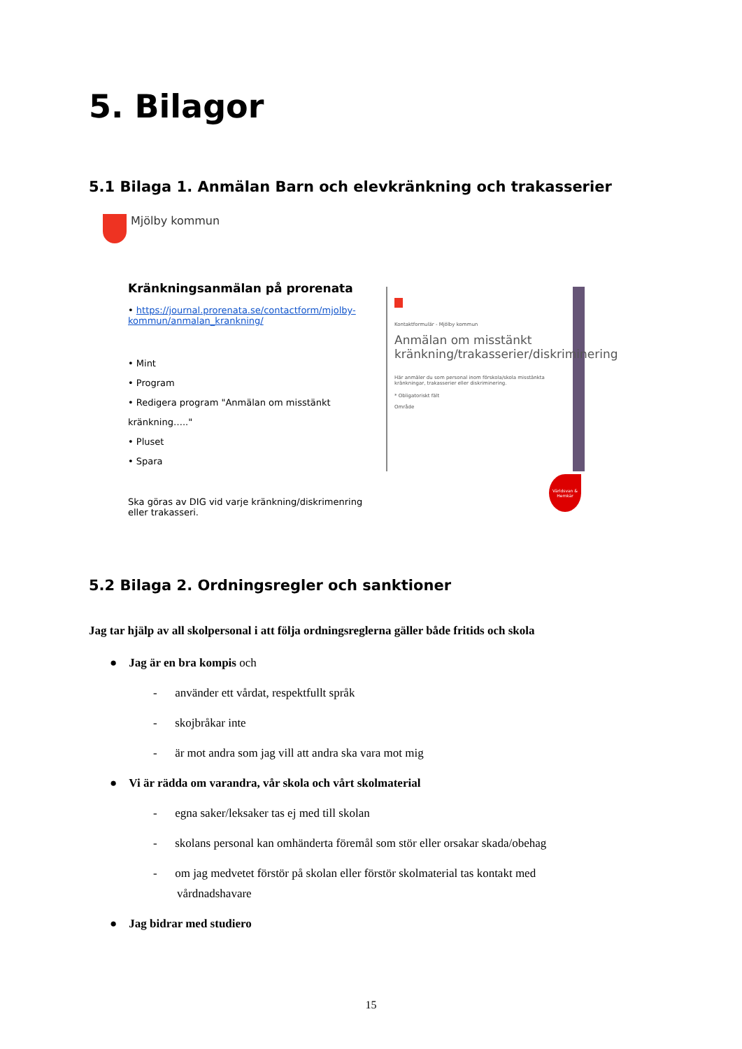5. Bilagor
5.1 Bilaga 1. Anmälan Barn och elevkränkning och trakasserier
Mjölby kommun
Kränkningsanmälan på prorenata
• https://journal.prorenata.se/contactform/mjolby-kommun/anmalan_krankning/
• Mint
• Program
• Redigera program "Anmälan om misstänkt kränkning….."
• Pluset
• Spara
Ska göras av DIG vid varje kränkning/diskrimenring eller trakasseri.
Kontaktformulär - Mjölby kommun
Anmälan om misstänkt kränkning/trakasserier/diskriminering
Här anmäler du som personal inom förskola/skola misstänkta kränkningar, trakasserier eller diskriminering.
* Obligatoriskt fält
Område
Världsvan & Hemkär
5.2 Bilaga 2. Ordningsregler och sanktioner
Jag tar hjälp av all skolpersonal i att följa ordningsreglerna gäller både fritids och skola
● Jag är en bra kompis och
- använder ett vårdat, respektfullt språk
- skojbråkar inte
- är mot andra som jag vill att andra ska vara mot mig
● Vi är rädda om varandra, vår skola och vårt skolmaterial
- egna saker/leksaker tas ej med till skolan
- skolans personal kan omhänderta föremål som stör eller orsakar skada/obehag
- om jag medvetet förstör på skolan eller förstör skolmaterial tas kontakt med
vårdnadshavare
● Jag bidrar med studiero
15